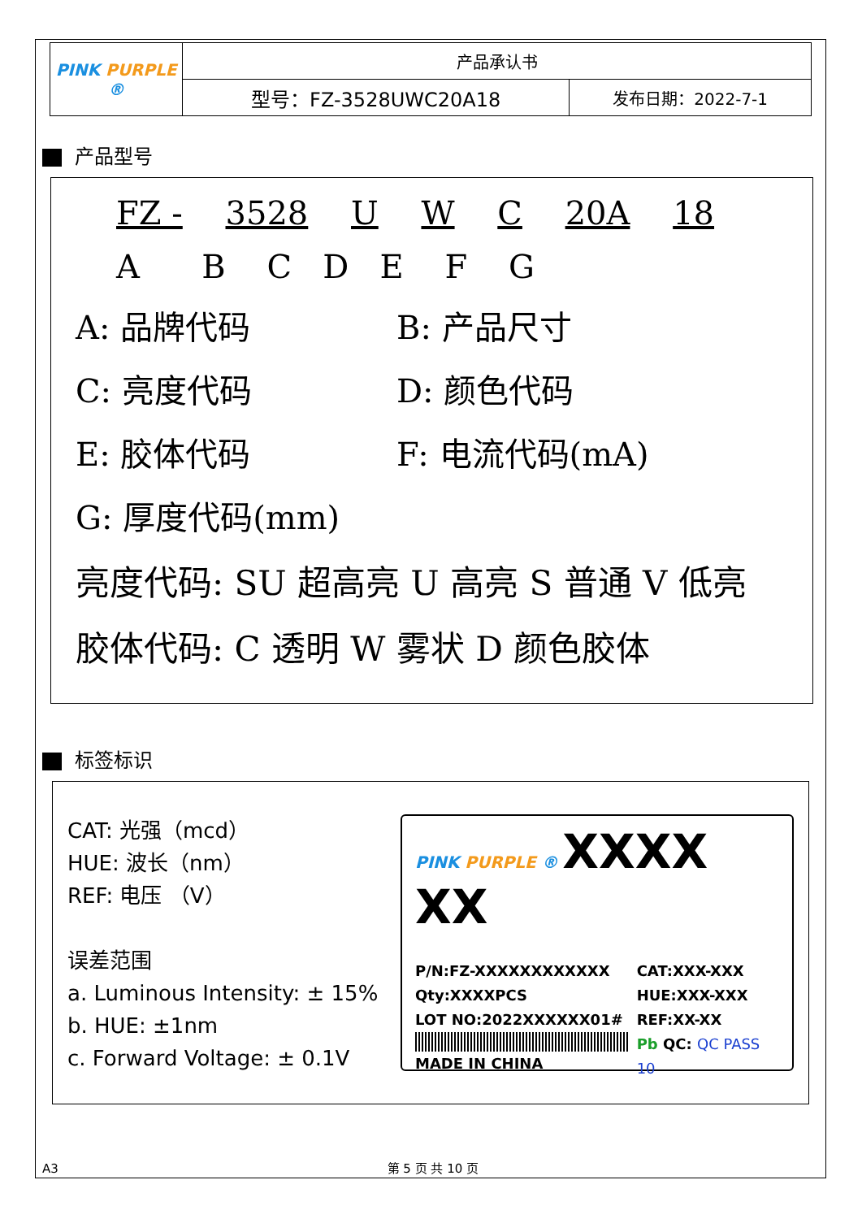| PINK PURPLE ® | 产品承认书 | |
| | 型号：FZ-3528UWC20A18 | 发布日期：2022-7-1 |
产品型号
FZ - 3528 U W C 20A 18
A B C D E F G
A: 品牌代码 B: 产品尺寸
C: 亮度代码 D: 颜色代码
E: 胶体代码 F: 电流代码(mA)
G: 厚度代码(mm)
亮度代码: SU 超高亮 U 高亮 S 普通 V 低亮
胶体代码: C 透明 W 雾状 D 颜色胶体
标签标识
CAT: 光强（mcd）
HUE: 波长（nm）
REF: 电压 （V）
误差范围
a. Luminous Intensity: ± 15%
b. HUE: ±1nm
c. Forward Voltage: ± 0.1V
PINK PURPLE ® XXXX XX
P/N:FZ-XXXXXXXXXXXX
Qty:XXXXPCS
LOT NO:2022XXXXXX01#
MADE IN CHINA
CAT:XXX-XXX
HUE:XXX-XXX
REF:XX-XX
Pb QC: QC PASS 10
A3 第 5 页 共 10 页